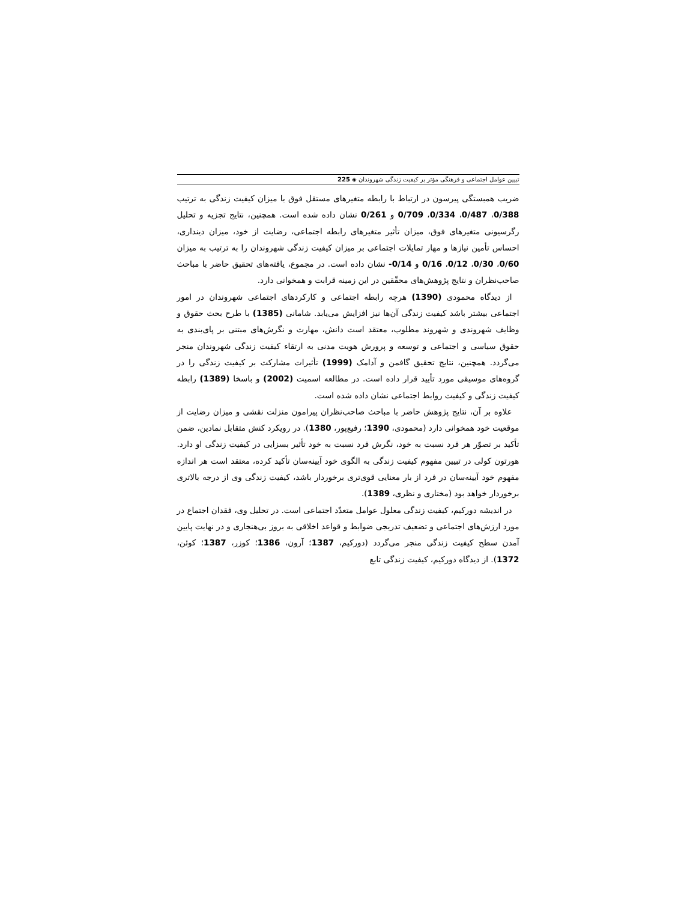تبیین عوامل اجتماعی و فرهنگی مؤثر بر کیفیت زندگی شهروندان ◈ 225
ضریب همبستگی پیرسون در ارتباط با رابطه متغیرهای مستقل فوق با میزان کیفیت زندگی به ترتیب 0/388، 0/487، 0/334، 0/709 و 0/261 نشان داده شده است. همچنین، نتایج تجزیه و تحلیل رگرسیونی متغیرهای فوق، میزان تأثیر متغیرهای رابطه اجتماعی، رضایت از خود، میزان دینداری، احساس تأمین نیازها و مهار تمایلات اجتماعی بر میزان کیفیت زندگی شهروندان را به ترتیب به میزان 0/60، 0/30، 0/12، 0/16 و 0/14- نشان داده است. در مجموع، یافته‌های تحقیق حاضر با مباحث صاحب‌نظران و نتایج پژوهش‌های محقّقین در این زمینه قرابت و همخوانی دارد.
از دیدگاه محمودی (1390) هرچه رابطه اجتماعی و کارکردهای اجتماعی شهروندان در امور اجتماعی بیشتر باشد کیفیت زندگی آن‌ها نیز افزایش می‌یابد. شامانی (1385) با طرح بحث حقوق و وظایف شهروندی و شهروند مطلوب، معتقد است دانش، مهارت و نگرش‌های مبتنی بر پای‌بندی به حقوق سیاسی و اجتماعی و توسعه و پرورش هویت مدنی به ارتقاء کیفیت زندگی شهروندان منجر می‌گردد. همچنین، نتایج تحقیق گافمن و آدامک (1999) تأثیرات مشارکت بر کیفیت زندگی را در گروه‌های موسیقی مورد تأیید قرار داده است. در مطالعه اسمیت (2002) و باسخا (1389) رابطه کیفیت زندگی و کیفیت روابط اجتماعی نشان داده شده است.
علاوه بر آن، نتایج پژوهش حاضر با مباحث صاحب‌نظران پیرامون منزلت نقشی و میزان رضایت از موقعیت خود همخوانی دارد (محمودی، 1390؛ رفیع‌پور، 1380). در رویکرد کنش متقابل نمادین، ضمن تأکید بر تصوّر هر فرد نسبت به خود، نگرش فرد نسبت به خود تأثیر بسزایی در کیفیت زندگی او دارد. هورتون کولی در تبیین مفهوم کیفیت زندگی به الگوی خود آیینه‌سان تأکید کرده، معتقد است هر اندازه مفهوم خود آیینه‌سان در فرد از بار معنایی قوی‌تری برخوردار باشد، کیفیت زندگی وی از درجه بالاتری برخوردار خواهد بود (مختاری و نظری، 1389).
در اندیشه دورکیم، کیفیت زندگی معلول عوامل متعدّد اجتماعی است. در تحلیل وی، فقدان اجتماع در مورد ارزش‌های اجتماعی و تضعیف تدریجی ضوابط و قواعد اخلاقی به بروز بی‌هنجاری و در نهایت پایین آمدن سطح کیفیت زندگی منجر می‌گردد (دورکیم، 1387؛ آرون، 1386؛ کوزر، 1387؛ کوئن، 1372). از دیدگاه دورکیم، کیفیت زندگی تابع